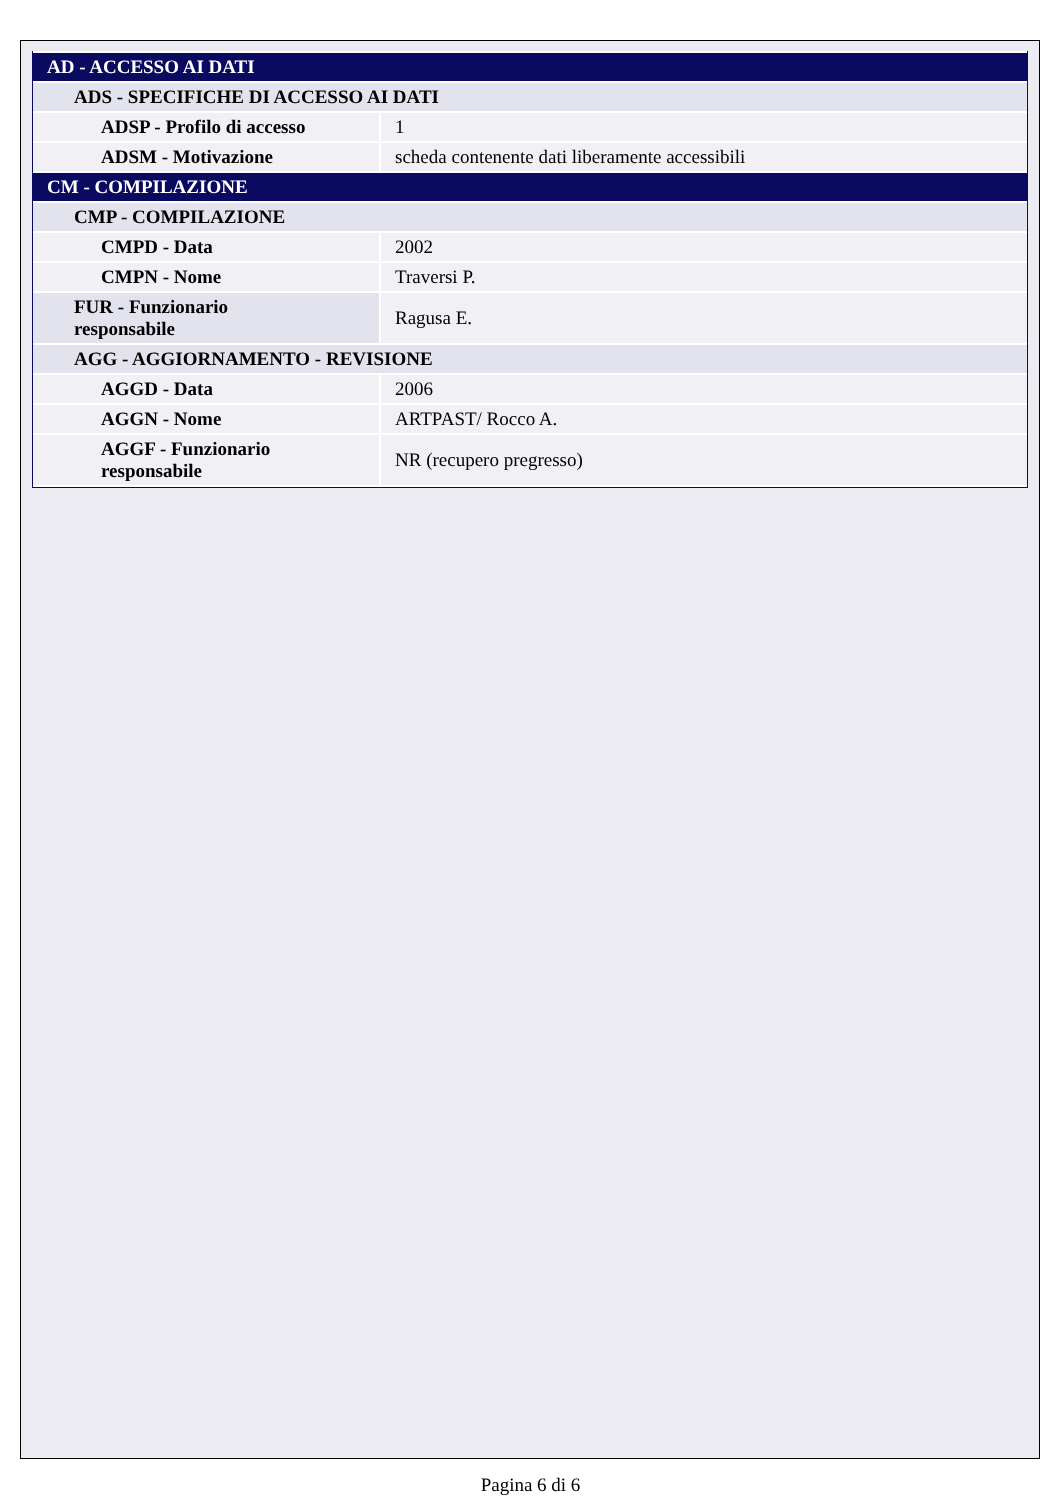| AD - ACCESSO AI DATI | |
| ADS - SPECIFICHE DI ACCESSO AI DATI | |
| ADSP - Profilo di accesso | 1 |
| ADSM - Motivazione | scheda contenente dati liberamente accessibili |
| CM - COMPILAZIONE | |
| CMP - COMPILAZIONE | |
| CMPD - Data | 2002 |
| CMPN - Nome | Traversi P. |
| FUR - Funzionario responsabile | Ragusa E. |
| AGG - AGGIORNAMENTO - REVISIONE | |
| AGGD - Data | 2006 |
| AGGN - Nome | ARTPAST/ Rocco A. |
| AGGF - Funzionario responsabile | NR (recupero pregresso) |
Pagina 6 di 6